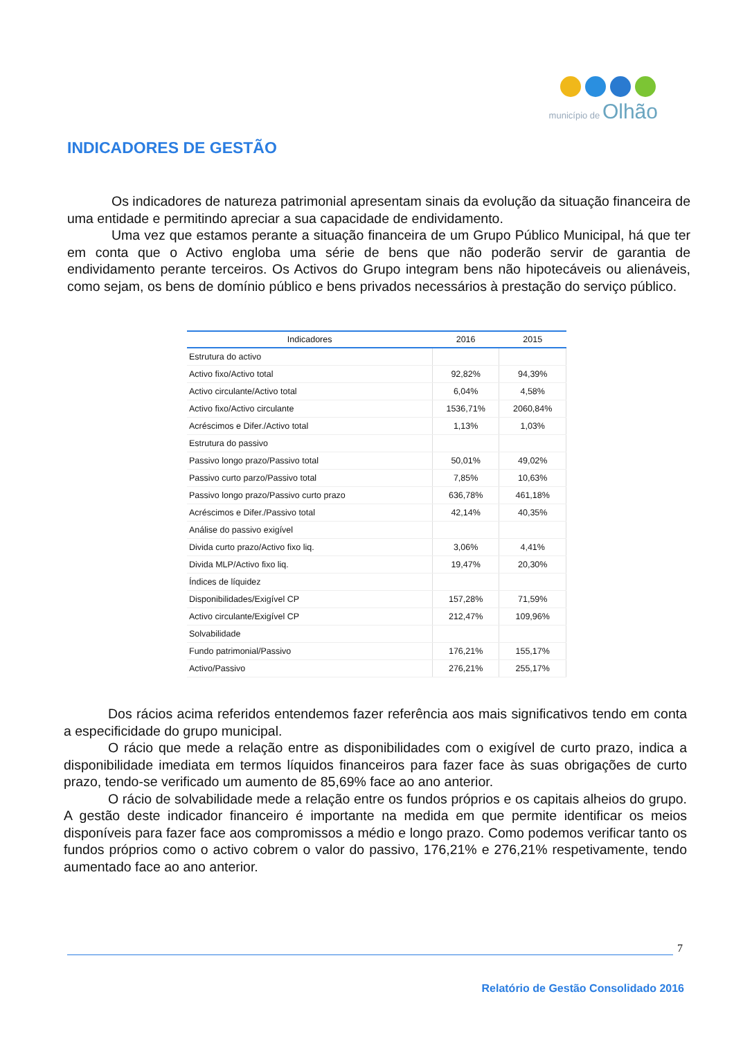município de Olhão
INDICADORES DE GESTÃO
Os indicadores de natureza patrimonial apresentam sinais da evolução da situação financeira de uma entidade e permitindo apreciar a sua capacidade de endividamento.
Uma vez que estamos perante a situação financeira de um Grupo Público Municipal, há que ter em conta que o Activo engloba uma série de bens que não poderão servir de garantia de endividamento perante terceiros. Os Activos do Grupo integram bens não hipotecáveis ou alienáveis, como sejam, os bens de domínio público e bens privados necessários à prestação do serviço público.
| Indicadores | 2016 | 2015 |
| --- | --- | --- |
| Estrutura do activo | | |
| Activo fixo/Activo total | 92,82% | 94,39% |
| Activo circulante/Activo total | 6,04% | 4,58% |
| Activo fixo/Activo circulante | 1536,71% | 2060,84% |
| Acréscimos e Difer./Activo total | 1,13% | 1,03% |
| Estrutura do passivo | | |
| Passivo longo prazo/Passivo total | 50,01% | 49,02% |
| Passivo curto parzo/Passivo total | 7,85% | 10,63% |
| Passivo longo prazo/Passivo curto prazo | 636,78% | 461,18% |
| Acréscimos e Difer./Passivo total | 42,14% | 40,35% |
| Análise do passivo exigível | | |
| Divida curto prazo/Activo fixo liq. | 3,06% | 4,41% |
| Divida MLP/Activo fixo liq. | 19,47% | 20,30% |
| Índices de líquidez | | |
| Disponibilidades/Exigível CP | 157,28% | 71,59% |
| Activo circulante/Exigível CP | 212,47% | 109,96% |
| Solvabilidade | | |
| Fundo patrimonial/Passivo | 176,21% | 155,17% |
| Activo/Passivo | 276,21% | 255,17% |
Dos rácios acima referidos entendemos fazer referência aos mais significativos tendo em conta a especificidade do grupo municipal.
O rácio que mede a relação entre as disponibilidades com o exigível de curto prazo, indica a disponibilidade imediata em termos líquidos financeiros para fazer face às suas obrigações de curto prazo, tendo-se verificado um aumento de 85,69% face ao ano anterior.
O rácio de solvabilidade mede a relação entre os fundos próprios e os capitais alheios do grupo. A gestão deste indicador financeiro é importante na medida em que permite identificar os meios disponíveis para fazer face aos compromissos a médio e longo prazo. Como podemos verificar tanto os fundos próprios como o activo cobrem o valor do passivo, 176,21% e 276,21% respetivamente, tendo aumentado face ao ano anterior.
7
Relatório de Gestão Consolidado 2016